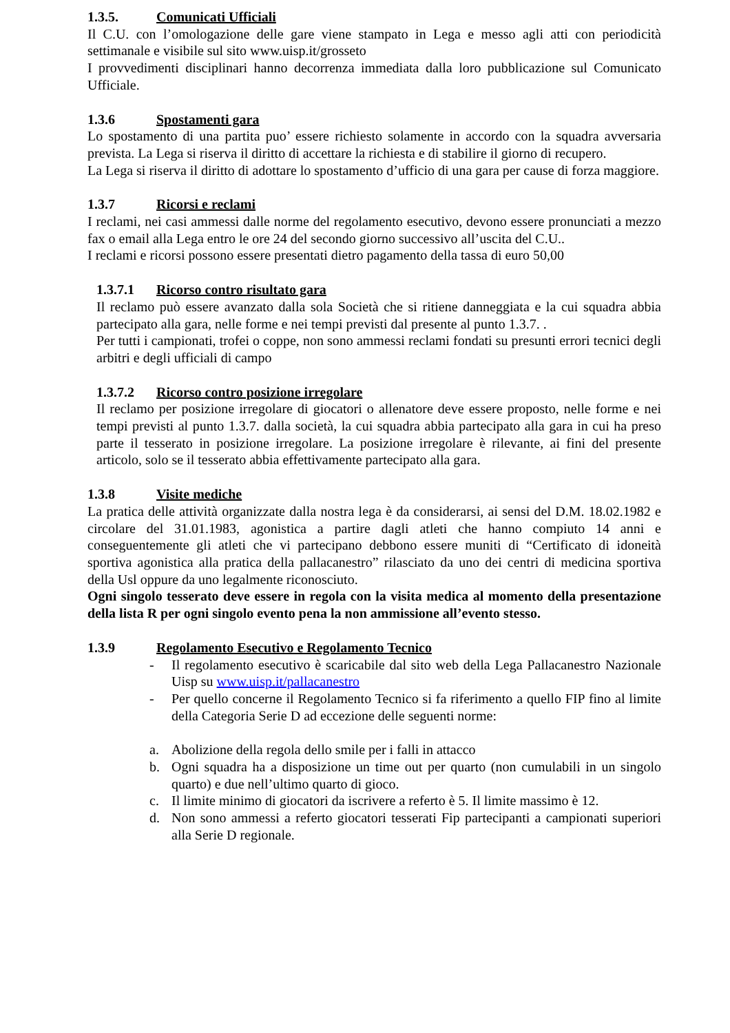1.3.5. Comunicati Ufficiali
Il C.U. con l’omologazione delle gare viene stampato in Lega e messo agli atti con periodicità settimanale e visibile sul sito www.uisp.it/grosseto
I provvedimenti disciplinari hanno decorrenza immediata dalla loro pubblicazione sul Comunicato Ufficiale.
1.3.6 Spostamenti gara
Lo spostamento di una partita puo’ essere richiesto solamente in accordo con la squadra avversaria prevista. La Lega si riserva il diritto di accettare la richiesta e di stabilire il giorno di recupero.
La Lega si riserva il diritto di adottare lo spostamento d’ufficio di una gara per cause di forza maggiore.
1.3.7 Ricorsi e reclami
I reclami, nei casi ammessi dalle norme del regolamento esecutivo, devono essere pronunciati a mezzo fax o email alla Lega entro le ore 24 del secondo giorno successivo all’uscita del C.U..
I reclami e ricorsi possono essere presentati dietro pagamento della tassa di euro 50,00
1.3.7.1 Ricorso contro risultato gara
Il reclamo può essere avanzato dalla sola Società che si ritiene danneggiata e la cui squadra abbia partecipato alla gara, nelle forme e nei tempi previsti dal presente al punto 1.3.7. .
Per tutti i campionati, trofei o coppe, non sono ammessi reclami fondati su presunti errori tecnici degli arbitri e degli ufficiali di campo
1.3.7.2 Ricorso contro posizione irregolare
Il reclamo per posizione irregolare di giocatori o allenatore deve essere proposto, nelle forme e nei tempi previsti al punto 1.3.7. dalla società, la cui squadra abbia partecipato alla gara in cui ha preso parte il tesserato in posizione irregolare. La posizione irregolare è rilevante, ai fini del presente articolo, solo se il tesserato abbia effettivamente partecipato alla gara.
1.3.8 Visite mediche
La pratica delle attività organizzate dalla nostra lega è da considerarsi, ai sensi del D.M. 18.02.1982 e circolare del 31.01.1983, agonistica a partire dagli atleti che hanno compiuto 14 anni e conseguentemente gli atleti che vi partecipano debbono essere muniti di “Certificato di idoneità sportiva agonistica alla pratica della pallacanestro” rilasciato da uno dei centri di medicina sportiva della Usl oppure da uno legalmente riconosciuto.
Ogni singolo tesserato deve essere in regola con la visita medica al momento della presentazione della lista R per ogni singolo evento pena la non ammissione all’evento stesso.
1.3.9 Regolamento Esecutivo e Regolamento Tecnico
- Il regolamento esecutivo è scaricabile dal sito web della Lega Pallacanestro Nazionale Uisp su www.uisp.it/pallacanestro
- Per quello concerne il Regolamento Tecnico si fa riferimento a quello FIP fino al limite della Categoria Serie D ad eccezione delle seguenti norme:
a. Abolizione della regola dello smile per i falli in attacco
b. Ogni squadra ha a disposizione un time out per quarto (non cumulabili in un singolo quarto) e due nell’ultimo quarto di gioco.
c. Il limite minimo di giocatori da iscrivere a referto è 5. Il limite massimo è 12.
d. Non sono ammessi a referto giocatori tesserati Fip partecipanti a campionati superiori alla Serie D regionale.